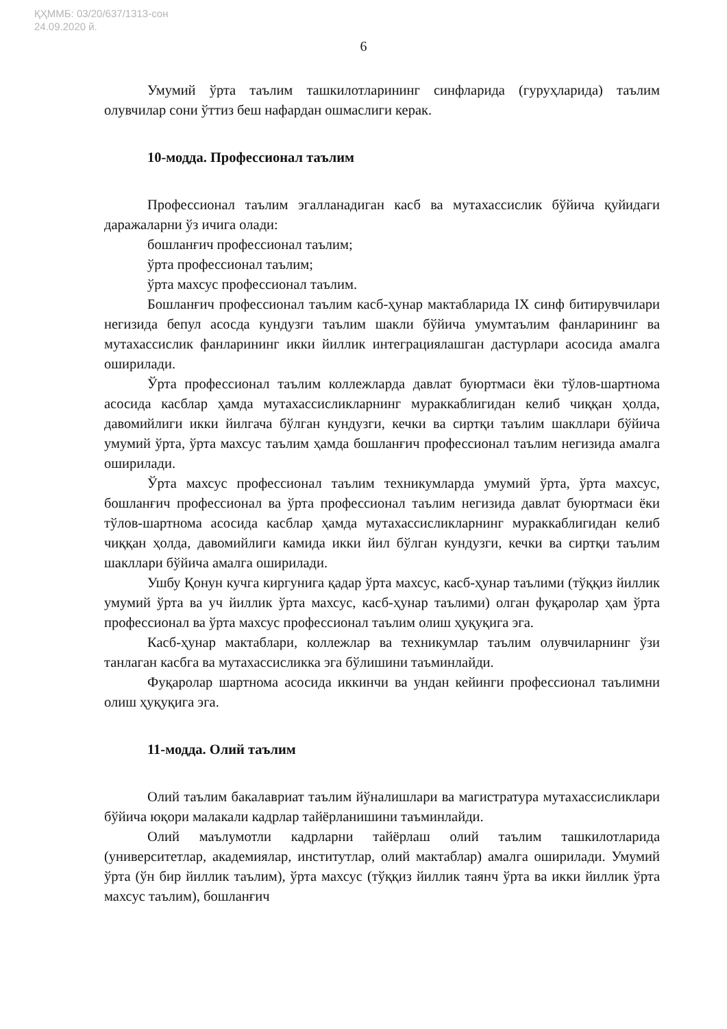ҚҲММБ: 03/20/637/1313-сон
24.09.2020 й.
6
Умумий ўрта таълим ташкилотларининг синфларида (гуруҳларида) таълим олувчилар сони ўттиз беш нафардан ошмаслиги керак.
10-модда. Профессионал таълим
Профессионал таълим эгалланадиган касб ва мутахассислик бўйича қуйидаги даражаларни ўз ичига олади:
бошланғич профессионал таълим;
ўрта профессионал таълим;
ўрта махсус профессионал таълим.
Бошланғич профессионал таълим касб-ҳунар мактабларида IX синф битирувчилари негизида бепул асосда кундузги таълим шакли бўйича умумтаълим фанларининг ва мутахассислик фанларининг икки йиллик интеграциялашган дастурлари асосида амалга оширилади.
Ўрта профессионал таълим коллежларда давлат буюртмаси ёки тўлов-шартнома асосида касблар ҳамда мутахассисликларнинг мураккаблигидан келиб чиққан ҳолда, давомийлиги икки йилгача бўлган кундузги, кечки ва сиртқи таълим шакллари бўйича умумий ўрта, ўрта махсус таълим ҳамда бошланғич профессионал таълим негизида амалга оширилади.
Ўрта махсус профессионал таълим техникумларда умумий ўрта, ўрта махсус, бошланғич профессионал ва ўрта профессионал таълим негизида давлат буюртмаси ёки тўлов-шартнома асосида касблар ҳамда мутахассисликларнинг мураккаблигидан келиб чиққан ҳолда, давомийлиги камида икки йил бўлган кундузги, кечки ва сиртқи таълим шакллари бўйича амалга оширилади.
Ушбу Қонун кучга киргунига қадар ўрта махсус, касб-ҳунар таълими (тўққиз йиллик умумий ўрта ва уч йиллик ўрта махсус, касб-ҳунар таълими) олган фуқаролар ҳам ўрта профессионал ва ўрта махсус профессионал таълим олиш ҳуқуқига эга.
Касб-ҳунар мактаблари, коллежлар ва техникумлар таълим олувчиларнинг ўзи танлаган касбга ва мутахассисликка эга бўлишини таъминлайди.
Фуқаролар шартнома асосида иккинчи ва ундан кейинги профессионал таълимни олиш ҳуқуқига эга.
11-модда. Олий таълим
Олий таълим бакалавриат таълим йўналишлари ва магистратура мутахассисликлари бўйича юқори малакали кадрлар тайёрланишини таъминлайди.
Олий маълумотли кадрларни тайёрлаш олий таълим ташкилотларида (университетлар, академиялар, институтлар, олий мактаблар) амалга оширилади. Умумий ўрта (ўн бир йиллик таълим), ўрта махсус (тўққиз йиллик таянч ўрта ва икки йиллик ўрта махсус таълим), бошланғич